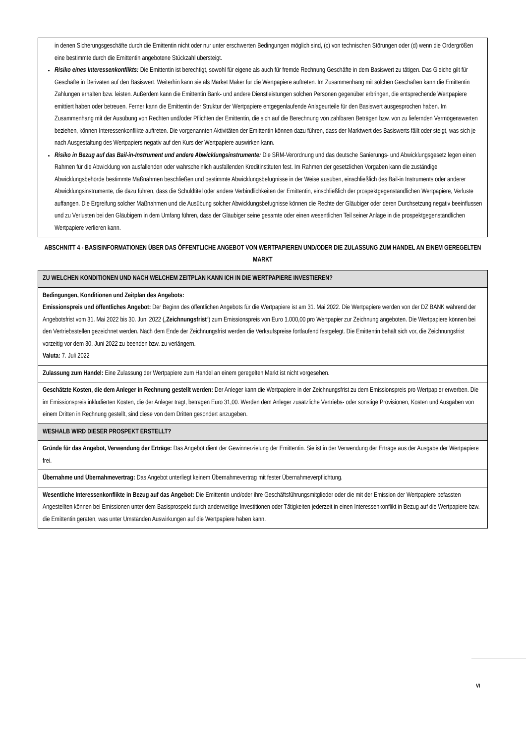in denen Sicherungsgeschäfte durch die Emittentin nicht oder nur unter erschwerten Bedingungen möglich sind, (c) von technischen Störungen oder (d) wenn die Ordergrößen eine bestimmte durch die Emittentin angebotene Stückzahl übersteigt.
Risiko eines Interessenkonflikts: Die Emittentin ist berechtigt, sowohl für eigene als auch für fremde Rechnung Geschäfte in dem Basiswert zu tätigen. Das Gleiche gilt für Geschäfte in Derivaten auf den Basiswert. Weiterhin kann sie als Market Maker für die Wertpapiere auftreten. Im Zusammenhang mit solchen Geschäften kann die Emittentin Zahlungen erhalten bzw. leisten. Außerdem kann die Emittentin Bank- und andere Dienstleistungen solchen Personen gegenüber erbringen, die entsprechende Wertpapiere emittiert haben oder betreuen. Ferner kann die Emittentin der Struktur der Wertpapiere entgegenlaufende Anlageurteile für den Basiswert ausgesprochen haben. Im Zusammenhang mit der Ausübung von Rechten und/oder Pflichten der Emittentin, die sich auf die Berechnung von zahlbaren Beträgen bzw. von zu liefernden Vermögenswerten beziehen, können Interessenkonflikte auftreten. Die vorgenannten Aktivitäten der Emittentin können dazu führen, dass der Marktwert des Basiswerts fällt oder steigt, was sich je nach Ausgestaltung des Wertpapiers negativ auf den Kurs der Wertpapiere auswirken kann.
Risiko in Bezug auf das Bail-in-Instrument und andere Abwicklungsinstrumente: Die SRM-Verordnung und das deutsche Sanierungs- und Abwicklungsgesetz legen einen Rahmen für die Abwicklung von ausfallenden oder wahrscheinlich ausfallenden Kreditinstituten fest. Im Rahmen der gesetzlichen Vorgaben kann die zuständige Abwicklungsbehörde bestimmte Maßnahmen beschließen und bestimmte Abwicklungsbefugnisse in der Weise ausüben, einschließlich des Bail-in Instruments oder anderer Abwicklungsinstrumente, die dazu führen, dass die Schuldtitel oder andere Verbindlichkeiten der Emittentin, einschließlich der prospektgegenständlichen Wertpapiere, Verluste auffangen. Die Ergreifung solcher Maßnahmen und die Ausübung solcher Abwicklungsbefugnisse können die Rechte der Gläubiger oder deren Durchsetzung negativ beeinflussen und zu Verlusten bei den Gläubigern in dem Umfang führen, dass der Gläubiger seine gesamte oder einen wesentlichen Teil seiner Anlage in die prospektgegenständlichen Wertpapiere verlieren kann.
ABSCHNITT 4 - BASISINFORMATIONEN ÜBER DAS ÖFFENTLICHE ANGEBOT VON WERTPAPIEREN UND/ODER DIE ZULASSUNG ZUM HANDEL AN EINEM GEREGELTEN MARKT
| ZU WELCHEN KONDITIONEN UND NACH WELCHEM ZEITPLAN KANN ICH IN DIE WERTPAPIERE INVESTIEREN? |
| Bedingungen, Konditionen und Zeitplan des Angebots: Emissionspreis und öffentliches Angebot: Der Beginn des öffentlichen Angebots für die Wertpapiere ist am 31. Mai 2022. Die Wertpapiere werden von der DZ BANK während der Angebotsfrist vom 31. Mai 2022 bis 30. Juni 2022 („ Zeichnungsfrist “) zum Emissionspreis von Euro 1.000,00 pro Wertpapier zur Zeichnung angeboten. Die Wertpapiere können bei den Vertriebsstellen gezeichnet werden. Nach dem Ende der Zeichnungsfrist werden die Verkaufspreise fortlaufend festgelegt. Die Emittentin behält sich vor, die Zeichnungsfrist vorzeitig vor dem 30. Juni 2022 zu beenden bzw. zu verlängern. Valuta: 7. Juli 2022 |
| Zulassung zum Handel: Eine Zulassung der Wertpapiere zum Handel an einem geregelten Markt ist nicht vorgesehen. |
| Geschätzte Kosten, die dem Anleger in Rechnung gestellt werden: Der Anleger kann die Wertpapiere in der Zeichnungsfrist zu dem Emissionspreis pro Wertpapier erwerben. Die im Emissionspreis inkludierten Kosten, die der Anleger trägt, betragen Euro 31,00. Werden dem Anleger zusätzliche Vertriebs- oder sonstige Provisionen, Kosten und Ausgaben von einem Dritten in Rechnung gestellt, sind diese von dem Dritten gesondert anzugeben. |
| WESHALB WIRD DIESER PROSPEKT ERSTELLT? |
| Gründe für das Angebot, Verwendung der Erträge: Das Angebot dient der Gewinnerzielung der Emittentin. Sie ist in der Verwendung der Erträge aus der Ausgabe der Wertpapiere frei. |
| Übernahme und Übernahmevertrag: Das Angebot unterliegt keinem Übernahmevertrag mit fester Übernahmeverpflichtung. |
| Wesentliche Interessenkonflikte in Bezug auf das Angebot: Die Emittentin und/oder ihre Geschäftsführungsmitglieder oder die mit der Emission der Wertpapiere befassten Angestellten können bei Emissionen unter dem Basisprospekt durch anderweitige Investitionen oder Tätigkeiten jederzeit in einen Interessenkonflikt in Bezug auf die Wertpapiere bzw. die Emittentin geraten, was unter Umständen Auswirkungen auf die Wertpapiere haben kann. |
VI